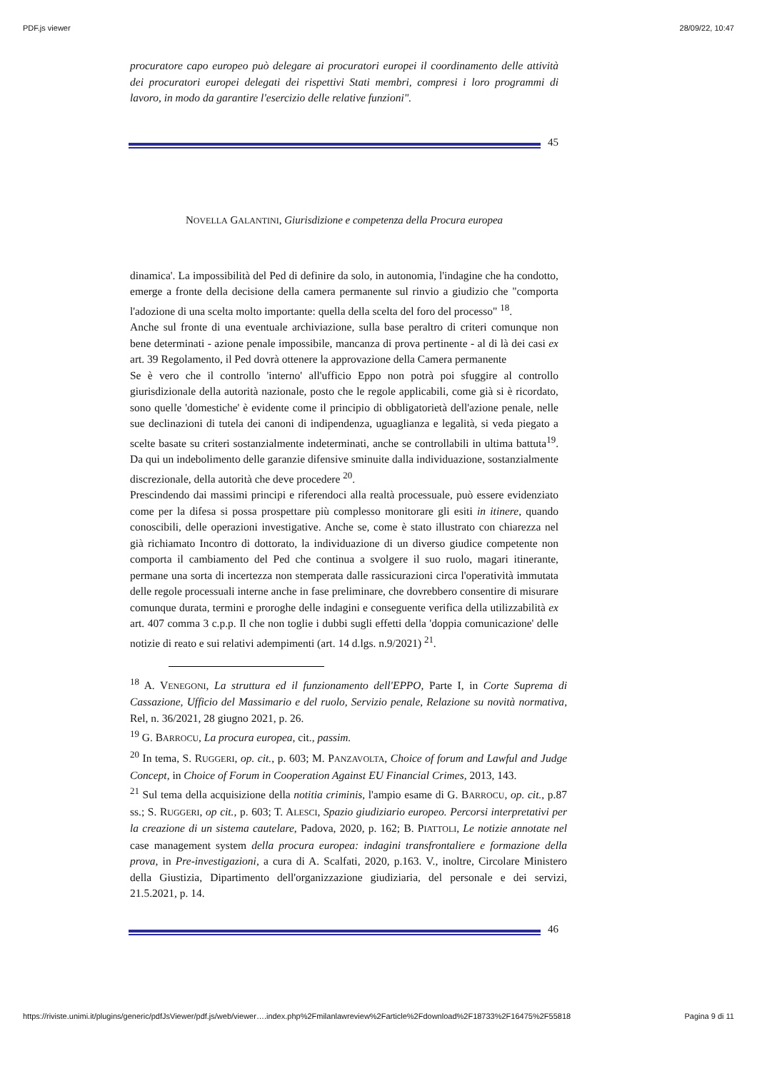PDF.js viewer 28/09/22, 10:47
procuratore capo europeo può delegare ai procuratori europei il coordinamento delle attività dei procuratori europei delegati dei rispettivi Stati membri, compresi i loro programmi di lavoro, in modo da garantire l'esercizio delle relative funzioni".
45
NOVELLA GALANTINI, Giurisdizione e competenza della Procura europea
dinamica'. La impossibilità del Ped di definire da solo, in autonomia, l'indagine che ha condotto, emerge a fronte della decisione della camera permanente sul rinvio a giudizio che "comporta l'adozione di una scelta molto importante: quella della scelta del foro del processo" <sup>18</sup>.
Anche sul fronte di una eventuale archiviazione, sulla base peraltro di criteri comunque non bene determinati - azione penale impossibile, mancanza di prova pertinente - al di là dei casi ex art. 39 Regolamento, il Ped dovrà ottenere la approvazione della Camera permanente
Se è vero che il controllo 'interno' all'ufficio Eppo non potrà poi sfuggire al controllo giurisdizionale della autorità nazionale, posto che le regole applicabili, come già si è ricordato, sono quelle 'domestiche' è evidente come il principio di obbligatorietà dell'azione penale, nelle sue declinazioni di tutela dei canoni di indipendenza, uguaglianza e legalità, si veda piegato a scelte basate su criteri sostanzialmente indeterminati, anche se controllabili in ultima battuta<sup>19</sup>. Da qui un indebolimento delle garanzie difensive sminuite dalla individuazione, sostanzialmente discrezionale, della autorità che deve procedere <sup>20</sup>.
Prescindendo dai massimi principi e riferendoci alla realtà processuale, può essere evidenziato come per la difesa si possa prospettare più complesso monitorare gli esiti in itinere, quando conoscibili, delle operazioni investigative. Anche se, come è stato illustrato con chiarezza nel già richiamato Incontro di dottorato, la individuazione di un diverso giudice competente non comporta il cambiamento del Ped che continua a svolgere il suo ruolo, magari itinerante, permane una sorta di incertezza non stemperata dalle rassicurazioni circa l'operatività immutata delle regole processuali interne anche in fase preliminare, che dovrebbero consentire di misurare comunque durata, termini e proroghe delle indagini e conseguente verifica della utilizzabilità ex art. 407 comma 3 c.p.p. Il che non toglie i dubbi sugli effetti della 'doppia comunicazione' delle notizie di reato e sui relativi adempimenti (art. 14 d.lgs. n.9/2021) <sup>21</sup>.
<sup>18</sup> A. VENEGONI, La struttura ed il funzionamento dell'EPPO, Parte I, in Corte Suprema di Cassazione, Ufficio del Massimario e del ruolo, Servizio penale, Relazione su novità normativa, Rel, n. 36/2021, 28 giugno 2021, p. 26.
<sup>19</sup> G. BARROCU, La procura europea, cit., passim.
<sup>20</sup> In tema, S. RUGGERI, op. cit., p. 603; M. PANZAVOLTA, Choice of forum and Lawful and Judge Concept, in Choice of Forum in Cooperation Against EU Financial Crimes, 2013, 143.
<sup>21</sup> Sul tema della acquisizione della notitia criminis, l'ampio esame di G. BARROCU, op. cit., p.87 ss.; S. RUGGERI, op cit., p. 603; T. ALESCI, Spazio giudiziario europeo. Percorsi interpretativi per la creazione di un sistema cautelare, Padova, 2020, p. 162; B. PIATTOLI, Le notizie annotate nel case management system della procura europea: indagini transfrontaliere e formazione della prova, in Pre-investigazioni, a cura di A. Scalfati, 2020, p.163. V., inoltre, Circolare Ministero della Giustizia, Dipartimento dell'organizzazione giudiziaria, del personale e dei servizi, 21.5.2021, p. 14.
46
https://riviste.unimi.it/plugins/generic/pdfJsViewer/pdf.js/web/viewer….index.php%2Fmilanlawreview%2Farticle%2Fdownload%2F18733%2F16475%2F55818 Pagina 9 di 11